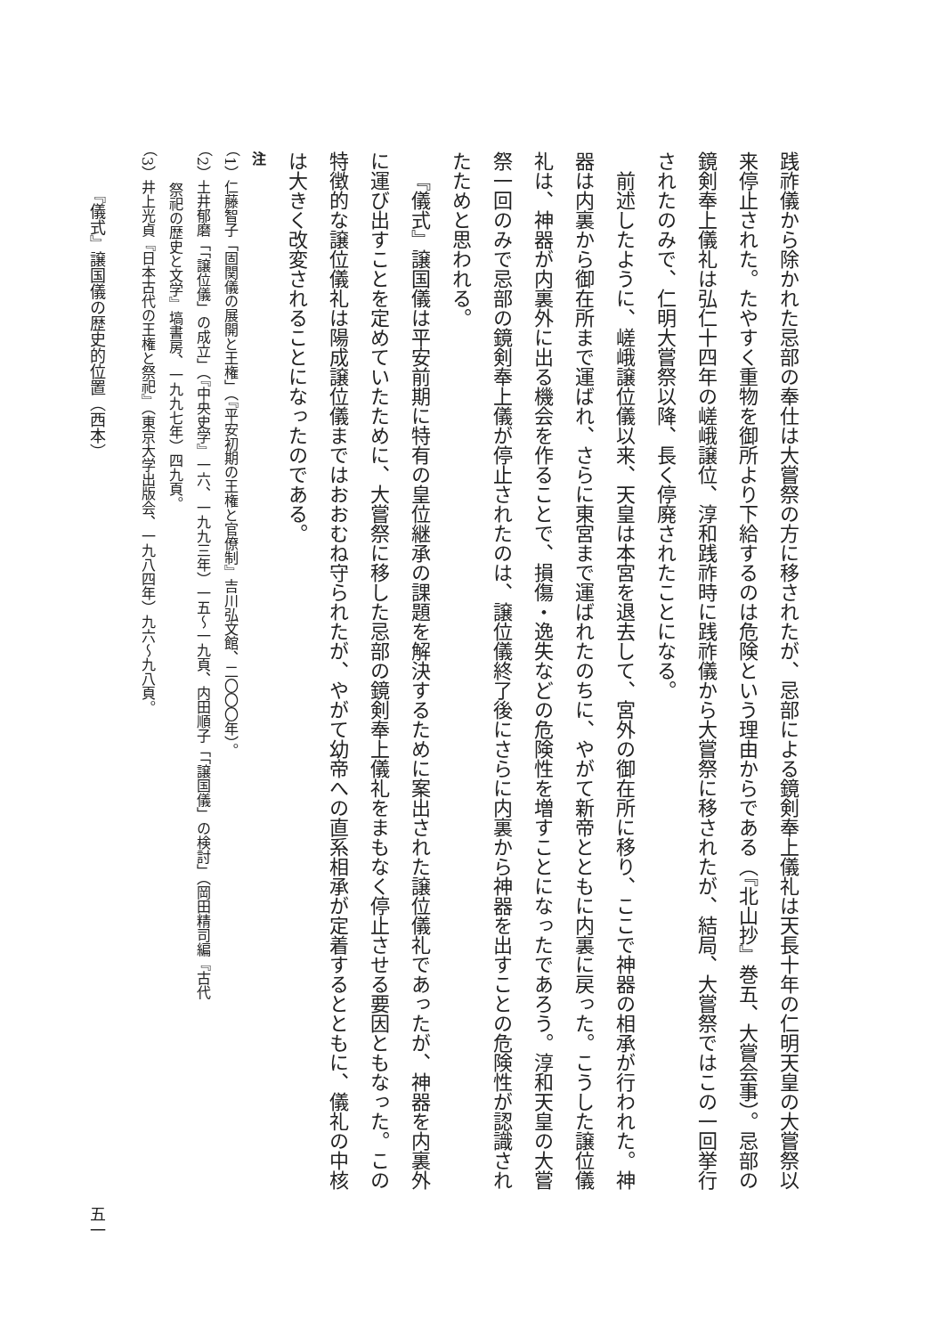践祚儀から除かれた忌部の奉仕は大嘗祭の方に移されたが、忌部による鏡剣奉上儀礼は天長十年の仁明天皇の大嘗祭以来停止された。たやすく重物を御所より下給するのは危険という理由からである（『北山抄』巻五、大嘗会事）。忌部の鏡剣奉上儀礼は弘仁十四年の嵯峨譲位、淳和践祚時に践祚儀から大嘗祭に移されたが、結局、大嘗祭ではこの一回挙行されたのみで、仁明大嘗祭以降、長く停廃されたことになる。
前述したように、嵯峨譲位儀以来、天皇は本宮を退去して、宮外の御在所に移り、ここで神器の相承が行われた。神器は内裏から御在所まで運ばれ、さらに東宮まで運ばれたのちに、やがて新帝とともに内裏に戻った。こうした譲位儀礼は、神器が内裏外に出る機会を作ることで、損傷・逸失などの危険性を増すことになったであろう。淳和天皇の大嘗祭一回のみで忌部の鏡剣奉上儀が停止されたのは、譲位儀終了後にさらに内裏から神器を出すことの危険性が認識されたためと思われる。
『儀式』譲国儀は平安前期に特有の皇位継承の課題を解決するために案出された譲位儀礼であったが、神器を内裏外に運び出すことを定めていたために、大嘗祭に移した忌部の鏡剣奉上儀礼をまもなく停止させる要因ともなった。この特徴的な譲位儀礼は陽成譲位儀まではおおむね守られたが、やがて幼帝への直系相承が定着するとともに、儀礼の中核は大きく改変されることになったのである。
注
（1）仁藤智子「固関儀の展開と王権」（『平安初期の王権と官僚制』吉川弘文館、二〇〇〇年）。
（2）土井郁磨「「譲位儀」の成立」（『中央史学』一六、一九九三年）一五〜一九頁、内田順子「「譲国儀」の検討」（岡田精司編『古代
祭祀の歴史と文学』塙書房、一九九七年）四九頁。
（3）井上光貞『日本古代の王権と祭祀』（東京大学出版会、一九八四年）九六〜九八頁。
『儀式』譲国儀の歴史的位置（西本） 五一